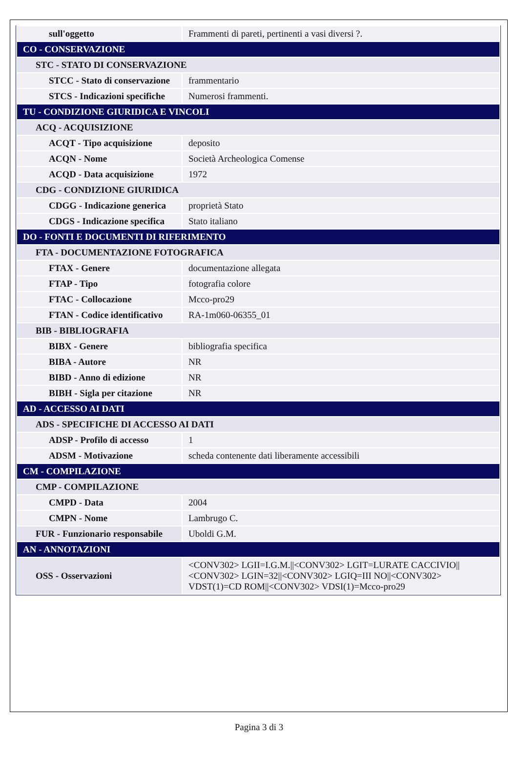| sull'oggetto | Frammenti di pareti, pertinenti a vasi diversi ?. |
| CO - CONSERVAZIONE | |
| STC - STATO DI CONSERVAZIONE | |
| STCC - Stato di conservazione | frammentario |
| STCS - Indicazioni specifiche | Numerosi frammenti. |
| TU - CONDIZIONE GIURIDICA E VINCOLI | |
| ACQ - ACQUISIZIONE | |
| ACQT - Tipo acquisizione | deposito |
| ACQN - Nome | Società Archeologica Comense |
| ACQD - Data acquisizione | 1972 |
| CDG - CONDIZIONE GIURIDICA | |
| CDGG - Indicazione generica | proprietà Stato |
| CDGS - Indicazione specifica | Stato italiano |
| DO - FONTI E DOCUMENTI DI RIFERIMENTO | |
| FTA - DOCUMENTAZIONE FOTOGRAFICA | |
| FTAX - Genere | documentazione allegata |
| FTAP - Tipo | fotografia colore |
| FTAC - Collocazione | Mcco-pro29 |
| FTAN - Codice identificativo | RA-1m060-06355_01 |
| BIB - BIBLIOGRAFIA | |
| BIBX - Genere | bibliografia specifica |
| BIBA - Autore | NR |
| BIBD - Anno di edizione | NR |
| BIBH - Sigla per citazione | NR |
| AD - ACCESSO AI DATI | |
| ADS - SPECIFICHE DI ACCESSO AI DATI | |
| ADSP - Profilo di accesso | 1 |
| ADSM - Motivazione | scheda contenente dati liberamente accessibili |
| CM - COMPILAZIONE | |
| CMP - COMPILAZIONE | |
| CMPD - Data | 2004 |
| CMPN - Nome | Lambrugo C. |
| FUR - Funzionario responsabile | Uboldi G.M. |
| AN - ANNOTAZIONI | |
| OSS - Osservazioni | <CONV302> LGII=I.G.M.//<CONV302> LGIT=LURATE CACCIVIO//<CONV302> LGIN=32//<CONV302> LGIQ=III NO//<CONV302> VDST(1)=CD ROM//<CONV302> VDSI(1)=Mcco-pro29 |
Pagina 3 di 3